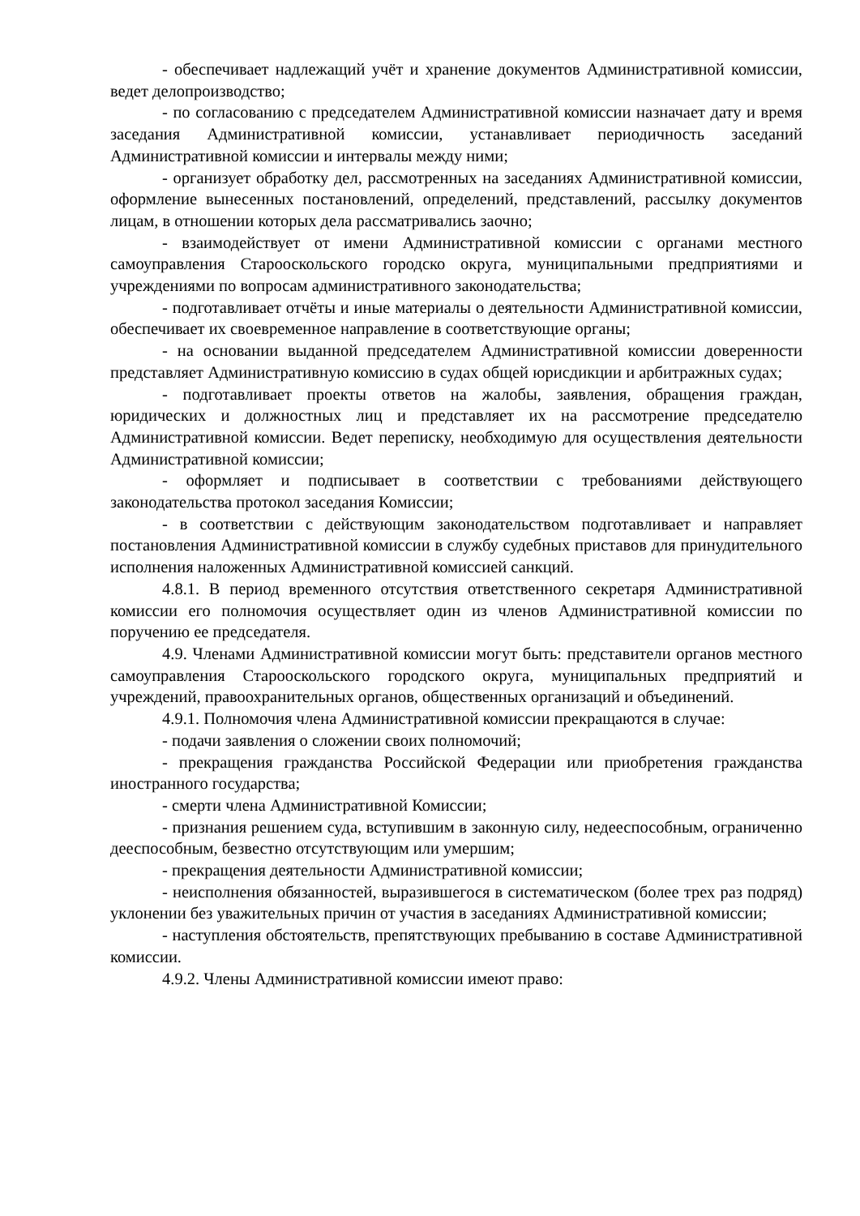- обеспечивает надлежащий учёт и хранение документов Административной комиссии, ведет делопроизводство;
- по согласованию с председателем Административной комиссии назначает дату и время заседания Административной комиссии, устанавливает периодичность заседаний Административной комиссии и интервалы между ними;
- организует обработку дел, рассмотренных на заседаниях Административной комиссии, оформление вынесенных постановлений, определений, представлений, рассылку документов лицам, в отношении которых дела рассматривались заочно;
- взаимодействует от имени Административной комиссии с органами местного самоуправления Старооскольского городско округа, муниципальными предприятиями и учреждениями по вопросам административного законодательства;
- подготавливает отчёты и иные материалы о деятельности Административной комиссии, обеспечивает их своевременное направление в соответствующие органы;
- на основании выданной председателем Административной комиссии доверенности представляет Административную комиссию в судах общей юрисдикции и арбитражных судах;
- подготавливает проекты ответов на жалобы, заявления, обращения граждан, юридических и должностных лиц и представляет их на рассмотрение председателю Административной комиссии. Ведет переписку, необходимую для осуществления деятельности Административной комиссии;
- оформляет и подписывает в соответствии с требованиями действующего законодательства протокол заседания Комиссии;
- в соответствии с действующим законодательством подготавливает и направляет постановления Административной комиссии в службу судебных приставов для принудительного исполнения наложенных Административной комиссией санкций.
4.8.1. В период временного отсутствия ответственного секретаря Административной комиссии его полномочия осуществляет один из членов Административной комиссии по поручению ее председателя.
4.9. Членами Административной комиссии могут быть: представители органов местного самоуправления Старооскольского городского округа, муниципальных предприятий и учреждений, правоохранительных органов, общественных организаций и объединений.
4.9.1. Полномочия члена Административной комиссии прекращаются в случае:
- подачи заявления о сложении своих полномочий;
- прекращения гражданства Российской Федерации или приобретения гражданства иностранного государства;
- смерти члена Административной Комиссии;
- признания решением суда, вступившим в законную силу, недееспособным, ограниченно дееспособным, безвестно отсутствующим или умершим;
- прекращения деятельности Административной комиссии;
- неисполнения обязанностей, выразившегося в систематическом (более трех раз подряд) уклонении без уважительных причин от участия в заседаниях Административной комиссии;
- наступления обстоятельств, препятствующих пребыванию в составе Административной комиссии.
4.9.2. Члены Административной комиссии имеют право: